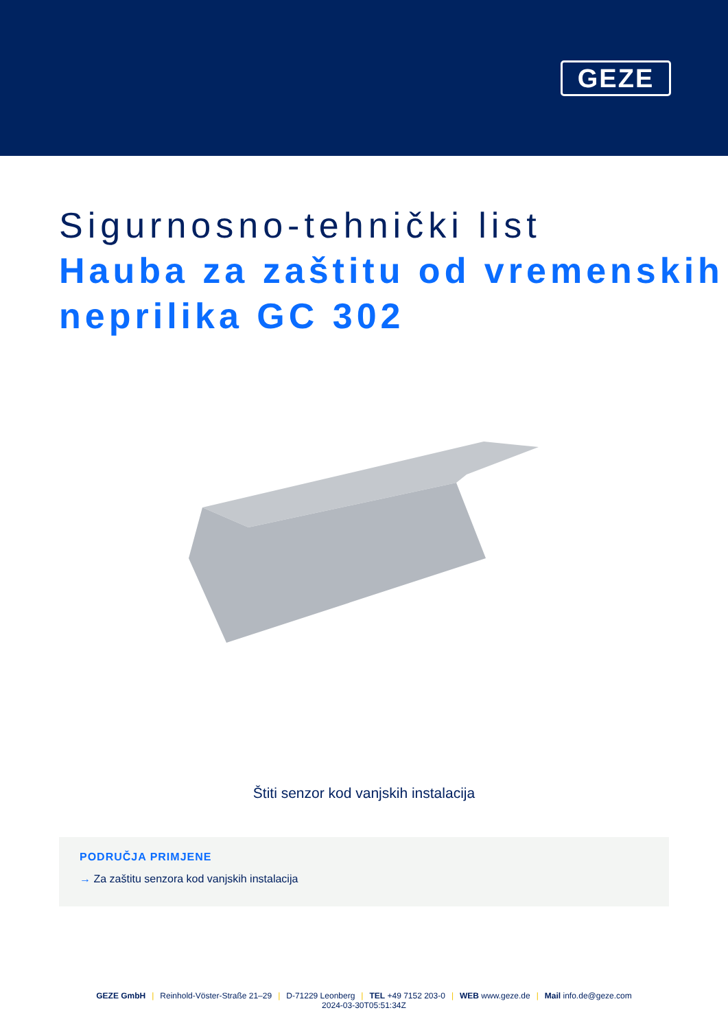GEZE
Sigurnosno-tehnički list
Hauba za zaštitu od vremenskih neprilika GC 302
Štiti senzor kod vanjskih instalacija
PODRUČJA PRIMJENE
→ Za zaštitu senzora kod vanjskih instalacija
GEZE GmbH | Reinhold-Vöster-Straße 21–29 | D-71229 Leonberg | TEL +49 7152 203-0 | WEB www.geze.de | Mail info.de@geze.com
2024-03-30T05:51:34Z